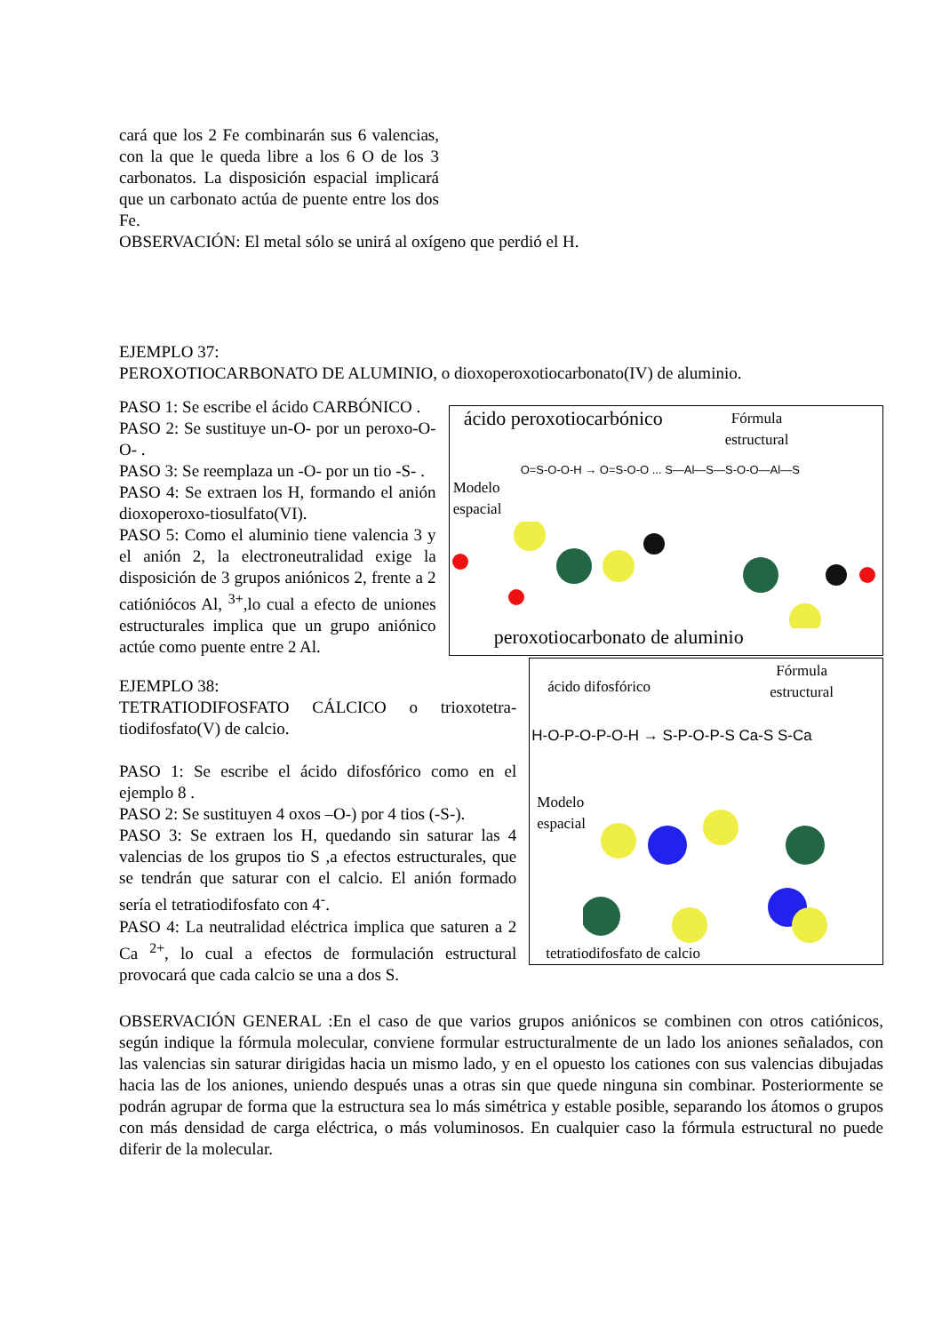cará que los 2 Fe combinarán sus 6 valencias, con la que le queda libre a los 6 O de los 3 carbonatos. La disposición espacial implicará que un carbonato actúa de puente entre los dos Fe.
OBSERVACIÓN: El metal sólo se unirá al oxígeno que perdió el H.
EJEMPLO 37:
PEROXOTIOCARBONATO DE ALUMINIO, o dioxoperoxotiocarbonato(IV) de aluminio.
PASO 1: Se escribe el ácido CARBÓNICO .
PASO 2: Se sustituye un-O- por un peroxo-O-O- .
PASO 3: Se reemplaza un -O- por un tio -S- .
PASO 4: Se extraen los H, formando el anión dioxoperoxo-tiosulfato(VI).
PASO 5: Como el aluminio tiene valencia 3 y el anión 2, la electroneutralidad exige la disposición de 3 grupos aniónicos 2, frente a 2 catióniócos Al, <sup>3+</sup>,lo cual a efecto de uniones estructurales implica que un grupo aniónico actúe como puente entre 2 Al.
ácido peroxotiocarbónico
Fórmula
estructural
O=S-O-O-H → O=S-O-O ... S—Al—S—S-O-O—Al—S
Modelo
espacial
peroxotiocarbonato de aluminio
EJEMPLO 38:
TETRATIODIFOSFATO CÁLCICO o trioxotetra-tiodifosfato(V) de calcio.
PASO 1: Se escribe el ácido difosfórico como en el ejemplo 8 .
PASO 2: Se sustituyen 4 oxos –O-) por 4 tios (-S-).
PASO 3: Se extraen los H, quedando sin saturar las 4 valencias de los grupos tio S ,a efectos estructurales, que se tendrán que saturar con el calcio. El anión formado sería el tetratiodifosfato con 4<sup>-</sup>.
PASO 4: La neutralidad eléctrica implica que saturen a 2 Ca <sup>2+</sup>, lo cual a efectos de formulación estructural provocará que cada calcio se una a dos S.
ácido difosfórico
Fórmula
estructural
H-O-P-O-P-O-H → S-P-O-P-S Ca-S S-Ca
Modelo
espacial
tetratiodifosfato de calcio
OBSERVACIÓN GENERAL :En el caso de que varios grupos aniónicos se combinen con otros catiónicos, según indique la fórmula molecular, conviene formular estructuralmente de un lado los aniones señalados, con las valencias sin saturar dirigidas hacia un mismo lado, y en el opuesto los cationes con sus valencias dibujadas hacia las de los aniones, uniendo después unas a otras sin que quede ninguna sin combinar. Posteriormente se podrán agrupar de forma que la estructura sea lo más simétrica y estable posible, separando los átomos o grupos con más densidad de carga eléctrica, o más voluminosos. En cualquier caso la fórmula estructural no puede diferir de la molecular.